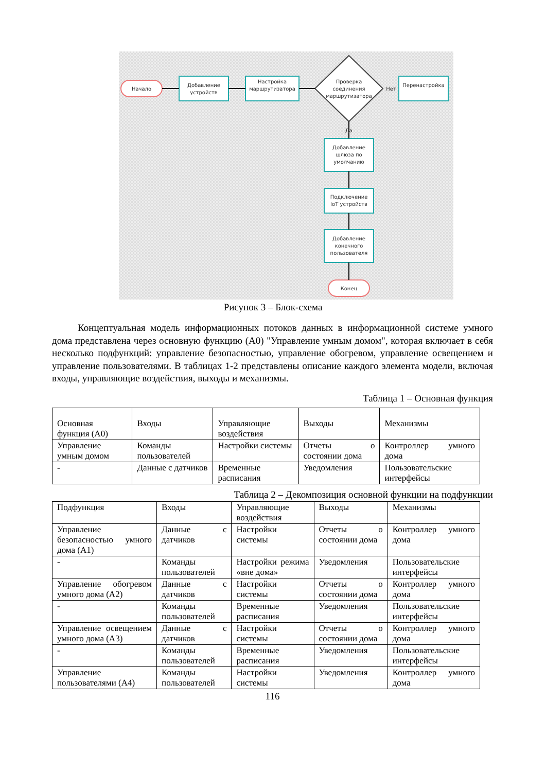Начало
Добавление
устройств
Настройка
маршрутизатора
Проверка
соединения
маршрутизатора
Нет
Перенастройка
Да
Добавление
шлюза по
умолчанию
Подключение
IoT устройств
Добавление
конечного
пользователя
Конец
Рисунок 3 – Блок-схема
Концептуальная модель информационных потоков данных в информационной системе умного дома представлена через основную функцию (A0) "Управление умным домом", которая включает в себя несколько подфункций: управление безопасностью, управление обогревом, управление освещением и управление пользователями. В таблицах 1-2 представлены описание каждого элемента модели, включая входы, управляющие воздействия, выходы и механизмы.
Таблица 1 – Основная функция
| Основная функция (A0) | Входы | Управляющие воздействия | Выходы | Механизмы |
| Управление умным домом | Команды пользователей | Настройки системы | Отчеты о состоянии дома | Контроллер умного дома |
| - | Данные с датчиков | Временные расписания | Уведомления | Пользовательские интерфейсы |
Таблица 2 – Декомпозиция основной функции на подфункции
| Подфункция | Входы | Управляющие воздействия | Выходы | Механизмы |
| Управление безопасностью умного дома (A1) | Данные с датчиков | Настройки системы | Отчеты о состоянии дома | Контроллер умного дома |
| - | Команды пользователей | Настройки режима «вне дома» | Уведомления | Пользовательские интерфейсы |
| Управление обогревом умного дома (A2) | Данные с датчиков | Настройки системы | Отчеты о состоянии дома | Контроллер умного дома |
| - | Команды пользователей | Временные расписания | Уведомления | Пользовательские интерфейсы |
| Управление освещением умного дома (A3) | Данные с датчиков | Настройки системы | Отчеты о состоянии дома | Контроллер умного дома |
| - | Команды пользователей | Временные расписания | Уведомления | Пользовательские интерфейсы |
| Управление пользователями (A4) | Команды пользователей | Настройки системы | Уведомления | Контроллер умного дома |
116